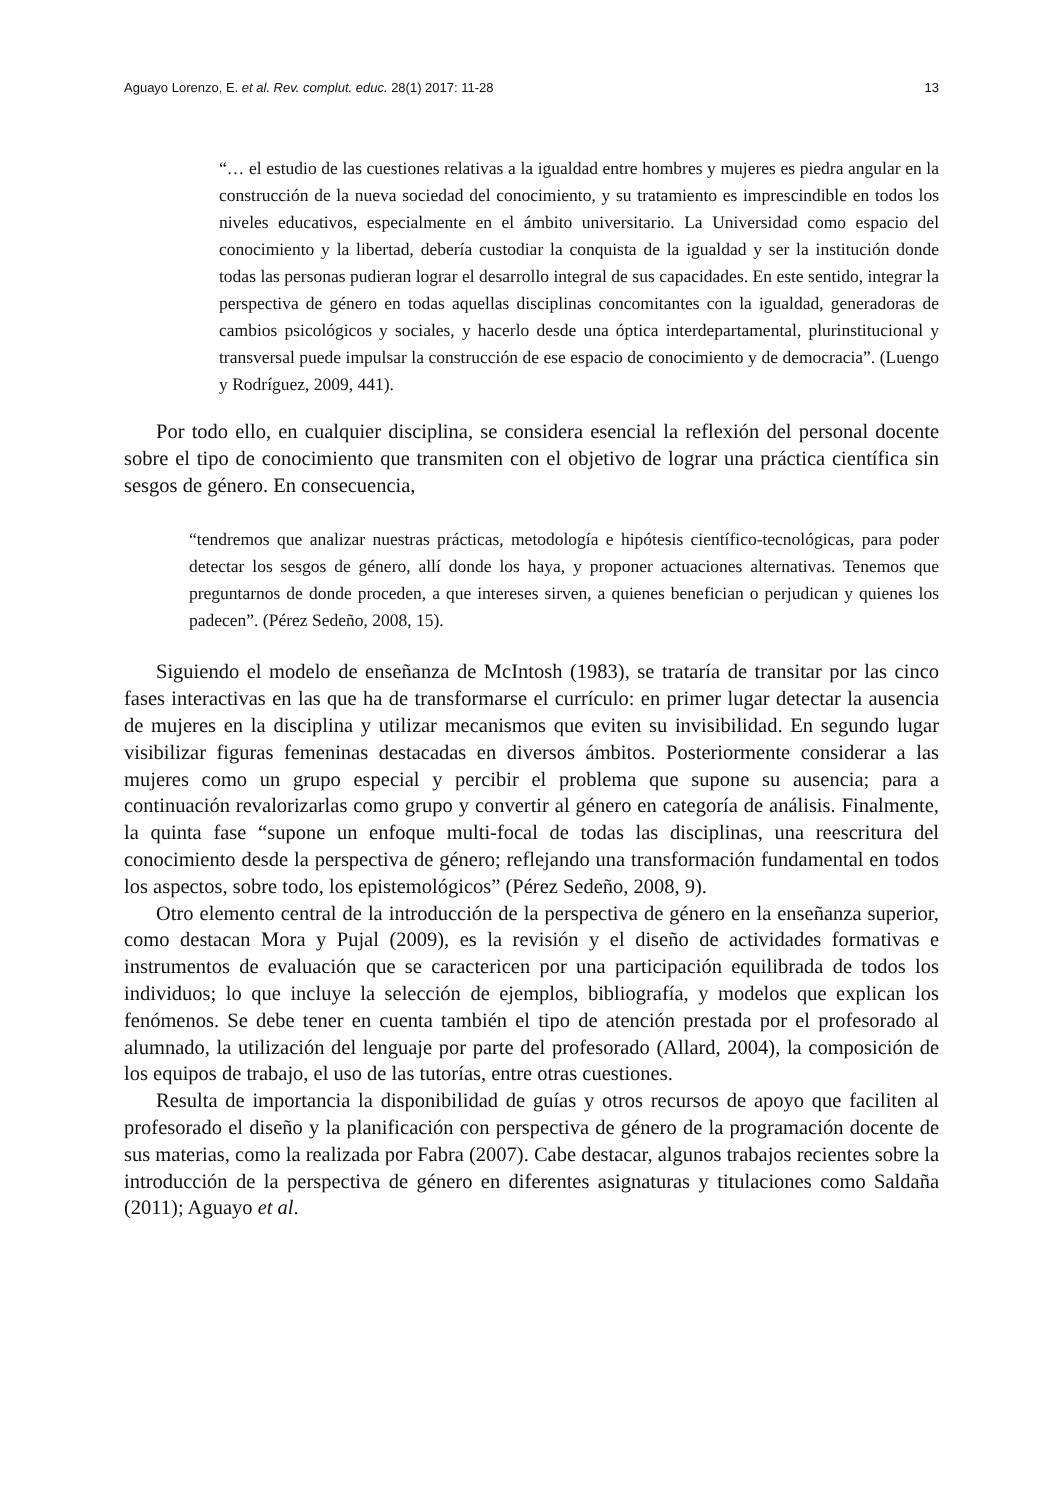Aguayo Lorenzo, E. et al. Rev. complut. educ. 28(1) 2017: 11-28 13
“… el estudio de las cuestiones relativas a la igualdad entre hombres y mujeres es piedra angular en la construcción de la nueva sociedad del conocimiento, y su tratamiento es imprescindible en todos los niveles educativos, especialmente en el ámbito universitario. La Universidad como espacio del conocimiento y la libertad, debería custodiar la conquista de la igualdad y ser la institución donde todas las personas pudieran lograr el desarrollo integral de sus capacidades. En este sentido, integrar la perspectiva de género en todas aquellas disciplinas concomitantes con la igualdad, generadoras de cambios psicológicos y sociales, y hacerlo desde una óptica interdepartamental, plurinstitucional y transversal puede impulsar la construcción de ese espacio de conocimiento y de democracia”. (Luengo y Rodríguez, 2009, 441).
Por todo ello, en cualquier disciplina, se considera esencial la reflexión del personal docente sobre el tipo de conocimiento que transmiten con el objetivo de lograr una práctica científica sin sesgos de género. En consecuencia,
“tendremos que analizar nuestras prácticas, metodología e hipótesis científico-tecnológicas, para poder detectar los sesgos de género, allí donde los haya, y proponer actuaciones alternativas. Tenemos que preguntarnos de donde proceden, a que intereses sirven, a quienes benefician o perjudican y quienes los padecen”. (Pérez Sedeño, 2008, 15).
Siguiendo el modelo de enseñanza de McIntosh (1983), se trataría de transitar por las cinco fases interactivas en las que ha de transformarse el currículo: en primer lugar detectar la ausencia de mujeres en la disciplina y utilizar mecanismos que eviten su invisibilidad. En segundo lugar visibilizar figuras femeninas destacadas en diversos ámbitos. Posteriormente considerar a las mujeres como un grupo especial y percibir el problema que supone su ausencia; para a continuación revalorizarlas como grupo y convertir al género en categoría de análisis. Finalmente, la quinta fase “supone un enfoque multi-focal de todas las disciplinas, una reescritura del conocimiento desde la perspectiva de género; reflejando una transformación fundamental en todos los aspectos, sobre todo, los epistemológicos” (Pérez Sedeño, 2008, 9).
Otro elemento central de la introducción de la perspectiva de género en la enseñanza superior, como destacan Mora y Pujal (2009), es la revisión y el diseño de actividades formativas e instrumentos de evaluación que se caractericen por una participación equilibrada de todos los individuos; lo que incluye la selección de ejemplos, bibliografía, y modelos que explican los fenómenos. Se debe tener en cuenta también el tipo de atención prestada por el profesorado al alumnado, la utilización del lenguaje por parte del profesorado (Allard, 2004), la composición de los equipos de trabajo, el uso de las tutorías, entre otras cuestiones.
Resulta de importancia la disponibilidad de guías y otros recursos de apoyo que faciliten al profesorado el diseño y la planificación con perspectiva de género de la programación docente de sus materias, como la realizada por Fabra (2007). Cabe destacar, algunos trabajos recientes sobre la introducción de la perspectiva de género en diferentes asignaturas y titulaciones como Saldaña (2011); Aguayo et al.